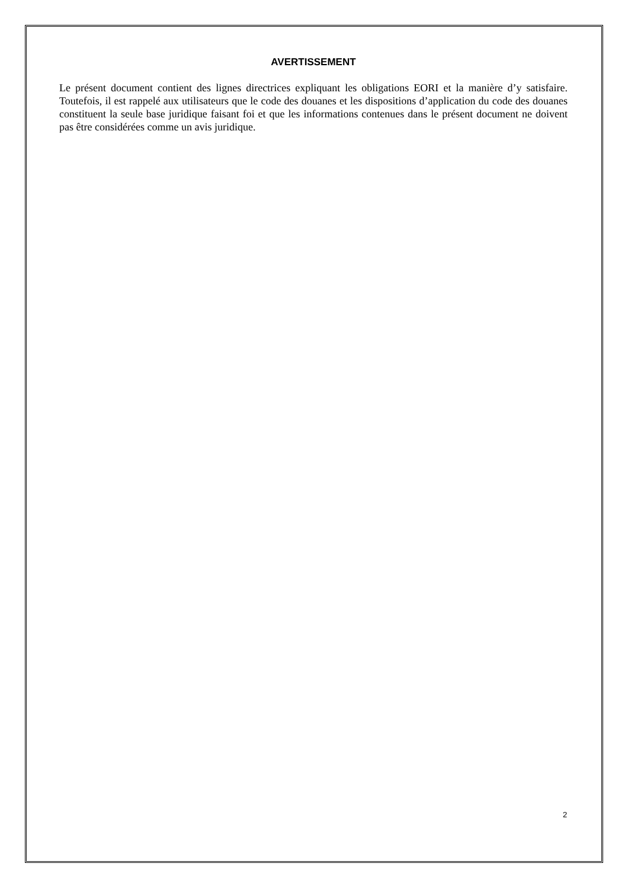AVERTISSEMENT
Le présent document contient des lignes directrices expliquant les obligations EORI et la manière d’y satisfaire. Toutefois, il est rappelé aux utilisateurs que le code des douanes et les dispositions d’application du code des douanes constituent la seule base juridique faisant foi et que les informations contenues dans le présent document ne doivent pas être considérées comme un avis juridique.
2